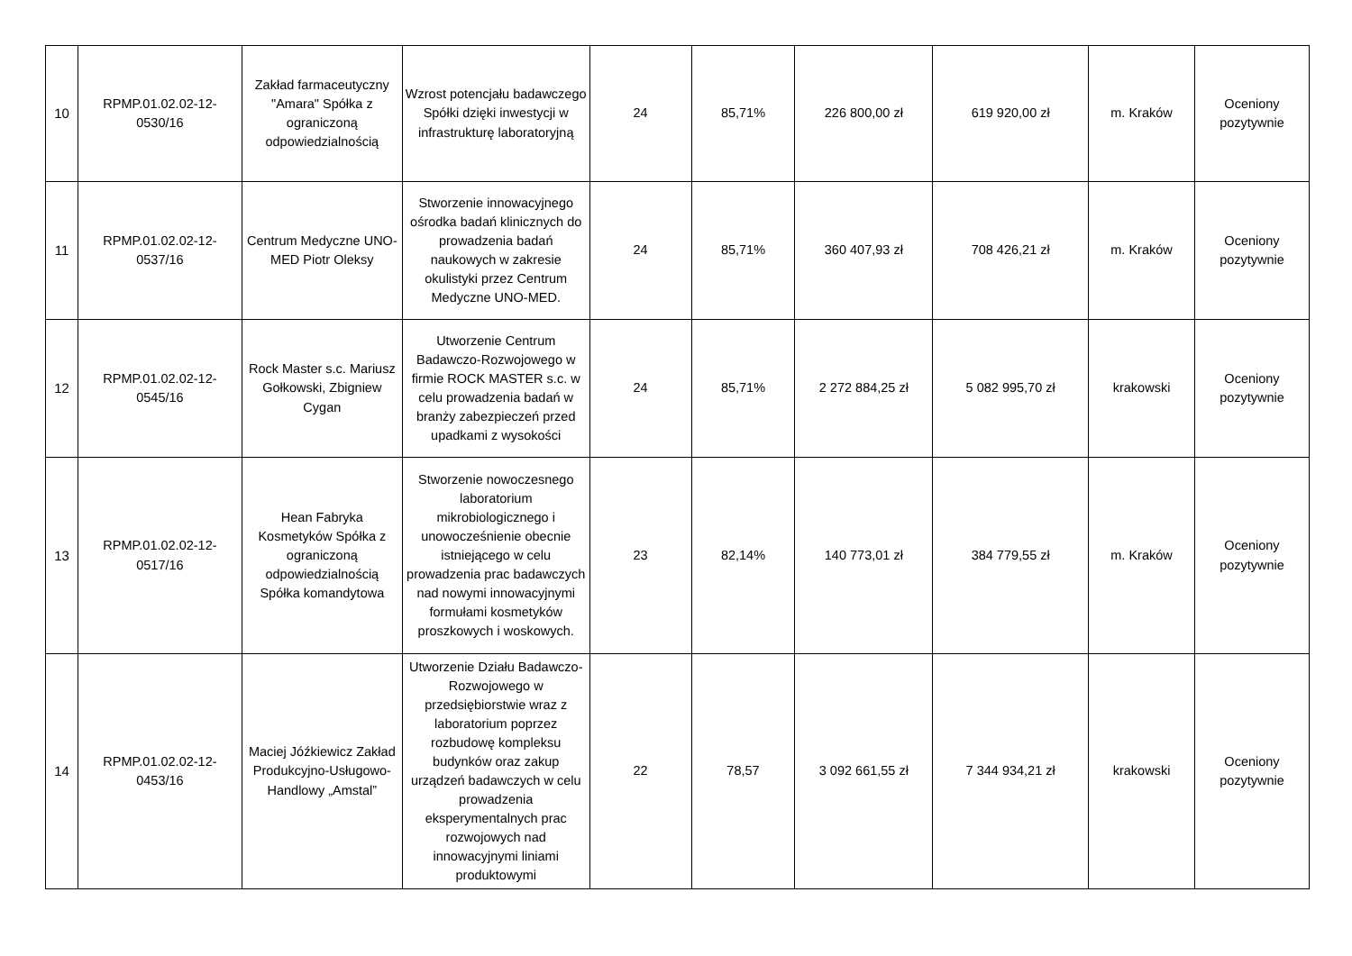| 10 | RPMP.01.02.02-12-0530/16 | Zakład farmaceutyczny "Amara" Spółka z ograniczoną odpowiedzialnością | Wzrost potencjału badawczego Spółki dzięki inwestycji w infrastrukturę laboratoryjną | 24 | 85,71% | 226 800,00 zł | 619 920,00 zł | m. Kraków | Oceniony pozytywnie |
| 11 | RPMP.01.02.02-12-0537/16 | Centrum Medyczne UNO-MED Piotr Oleksy | Stworzenie innowacyjnego ośrodka badań klinicznych do prowadzenia badań naukowych w zakresie okulistyki przez Centrum Medyczne UNO-MED. | 24 | 85,71% | 360 407,93 zł | 708 426,21 zł | m. Kraków | Oceniony pozytywnie |
| 12 | RPMP.01.02.02-12-0545/16 | Rock Master s.c. Mariusz Gołkowski, Zbigniew Cygan | Utworzenie Centrum Badawczo-Rozwojowego w firmie ROCK MASTER s.c. w celu prowadzenia badań w branży zabezpieczeń przed upadkami z wysokości | 24 | 85,71% | 2 272 884,25 zł | 5 082 995,70 zł | krakowski | Oceniony pozytywnie |
| 13 | RPMP.01.02.02-12-0517/16 | Hean Fabryka Kosmetyków Spółka z ograniczoną odpowiedzialnością Spółka komandytowa | Stworzenie nowoczesnego laboratorium mikrobiologicznego i unowocześnienie obecnie istniejącego w celu prowadzenia prac badawczych nad nowymi innowacyjnymi formułami kosmetyków proszkowych i woskowych. | 23 | 82,14% | 140 773,01 zł | 384 779,55 zł | m. Kraków | Oceniony pozytywnie |
| 14 | RPMP.01.02.02-12-0453/16 | Maciej Jóźkiewicz Zakład Produkcyjno-Usługowo-Handlowy „Amstal” | Utworzenie Działu Badawczo-Rozwojowego w przedsiębiorstwie wraz z laboratorium poprzez rozbudowę kompleksu budynków oraz zakup urządzeń badawczych w celu prowadzenia eksperymentalnych prac rozwojowych nad innowacyjnymi liniami produktowymi | 22 | 78,57 | 3 092 661,55 zł | 7 344 934,21 zł | krakowski | Oceniony pozytywnie |